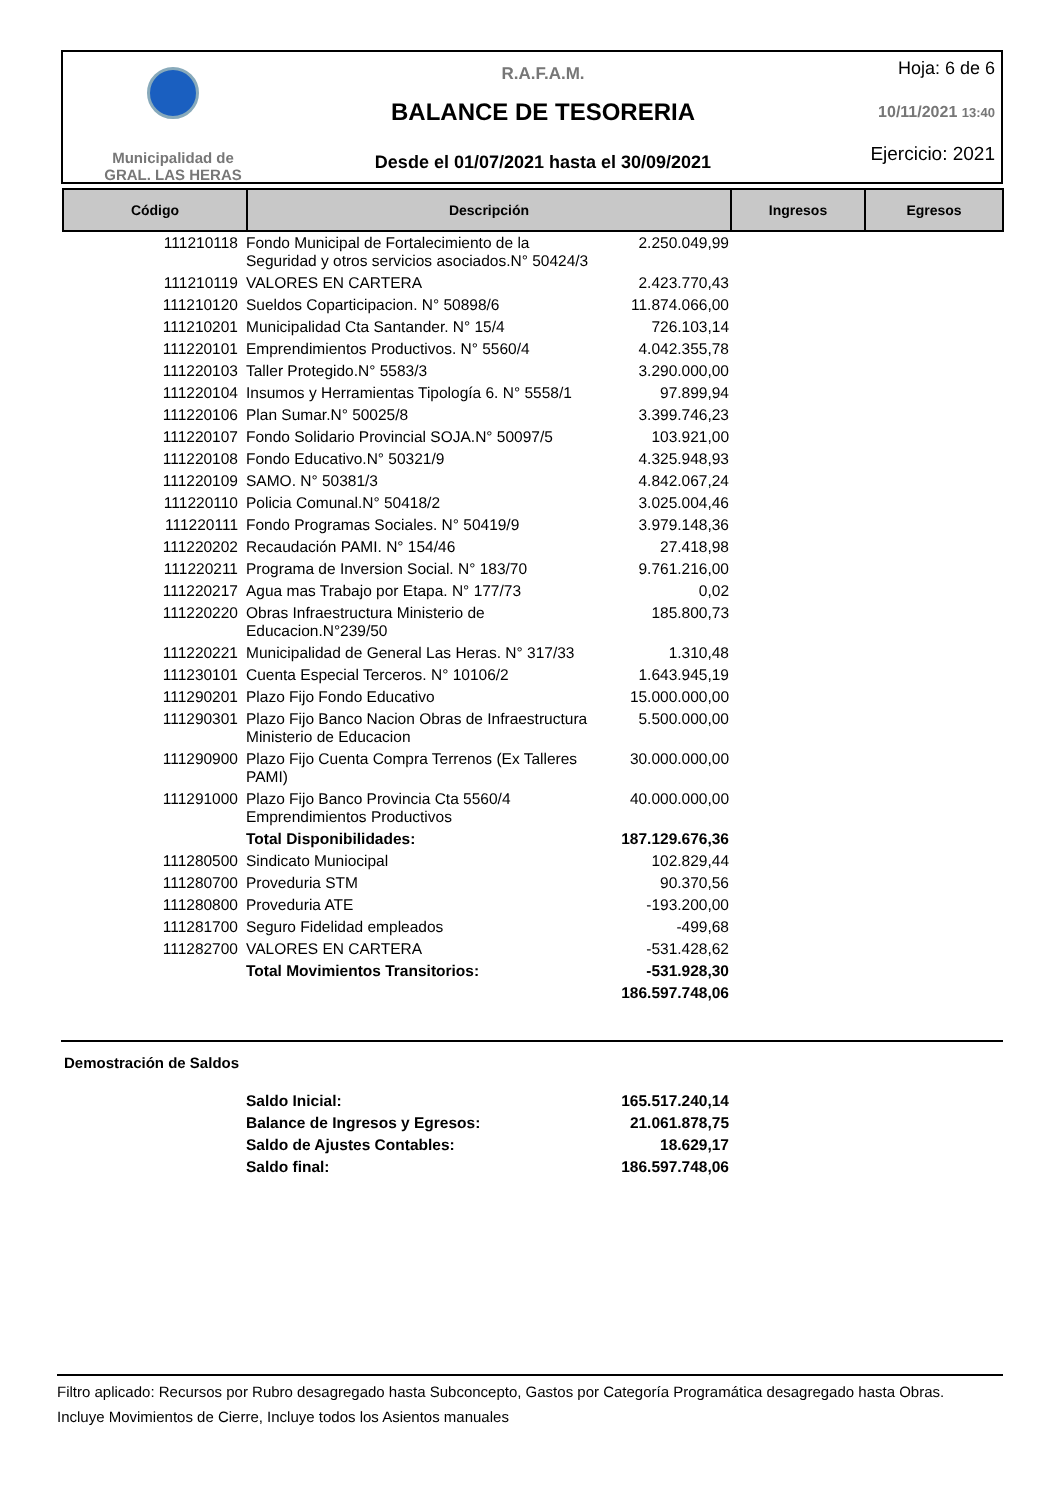Municipalidad de
GRAL. LAS HERAS
R.A.F.A.M.
BALANCE DE TESORERIA
Desde el 01/07/2021 hasta el 30/09/2021
Hoja: 6 de 6
10/11/2021 13:40
Ejercicio: 2021
| Código | Descripción | Ingresos | Egresos |
| --- | --- | --- | --- |
| 111210118 | Fondo Municipal de Fortalecimiento de la Seguridad y otros servicios asociados.N° 50424/3 | 2.250.049,99 |
| 111210119 | VALORES EN CARTERA | 2.423.770,43 |
| 111210120 | Sueldos Coparticipacion. N° 50898/6 | 11.874.066,00 |
| 111210201 | Municipalidad Cta Santander. N° 15/4 | 726.103,14 |
| 111220101 | Emprendimientos Productivos. N° 5560/4 | 4.042.355,78 |
| 111220103 | Taller Protegido.N° 5583/3 | 3.290.000,00 |
| 111220104 | Insumos y Herramientas Tipología 6. N° 5558/1 | 97.899,94 |
| 111220106 | Plan Sumar.N° 50025/8 | 3.399.746,23 |
| 111220107 | Fondo Solidario Provincial SOJA.N° 50097/5 | 103.921,00 |
| 111220108 | Fondo Educativo.N° 50321/9 | 4.325.948,93 |
| 111220109 | SAMO. N° 50381/3 | 4.842.067,24 |
| 111220110 | Policia Comunal.N° 50418/2 | 3.025.004,46 |
| 111220111 | Fondo Programas Sociales. N° 50419/9 | 3.979.148,36 |
| 111220202 | Recaudación PAMI. N° 154/46 | 27.418,98 |
| 111220211 | Programa de Inversion Social. N° 183/70 | 9.761.216,00 |
| 111220217 | Agua mas Trabajo por Etapa. N° 177/73 | 0,02 |
| 111220220 | Obras Infraestructura Ministerio de Educacion.N°239/50 | 185.800,73 |
| 111220221 | Municipalidad de General Las Heras. N° 317/33 | 1.310,48 |
| 111230101 | Cuenta Especial Terceros. N° 10106/2 | 1.643.945,19 |
| 111290201 | Plazo Fijo Fondo Educativo | 15.000.000,00 |
| 111290301 | Plazo Fijo Banco Nacion Obras de Infraestructura Ministerio de Educacion | 5.500.000,00 |
| 111290900 | Plazo Fijo Cuenta Compra Terrenos (Ex Talleres PAMI) | 30.000.000,00 |
| 111291000 | Plazo Fijo Banco Provincia Cta 5560/4 Emprendimientos Productivos | 40.000.000,00 |
| | Total Disponibilidades: | 187.129.676,36 |
| 111280500 | Sindicato Muniocipal | 102.829,44 |
| 111280700 | Proveduria STM | 90.370,56 |
| 111280800 | Proveduria ATE | -193.200,00 |
| 111281700 | Seguro Fidelidad empleados | -499,68 |
| 111282700 | VALORES EN CARTERA | -531.428,62 |
| | Total Movimientos Transitorios: | -531.928,30 |
| | | 186.597.748,06 |
Demostración de Saldos
| | Saldo Inicial: | 165.517.240,14 |
| | Balance de Ingresos y Egresos: | 21.061.878,75 |
| | Saldo de Ajustes Contables: | 18.629,17 |
| | Saldo final: | 186.597.748,06 |
Filtro aplicado: Recursos por Rubro desagregado hasta Subconcepto, Gastos por Categoría Programática desagregado hasta Obras.
Incluye Movimientos de Cierre, Incluye todos los Asientos manuales